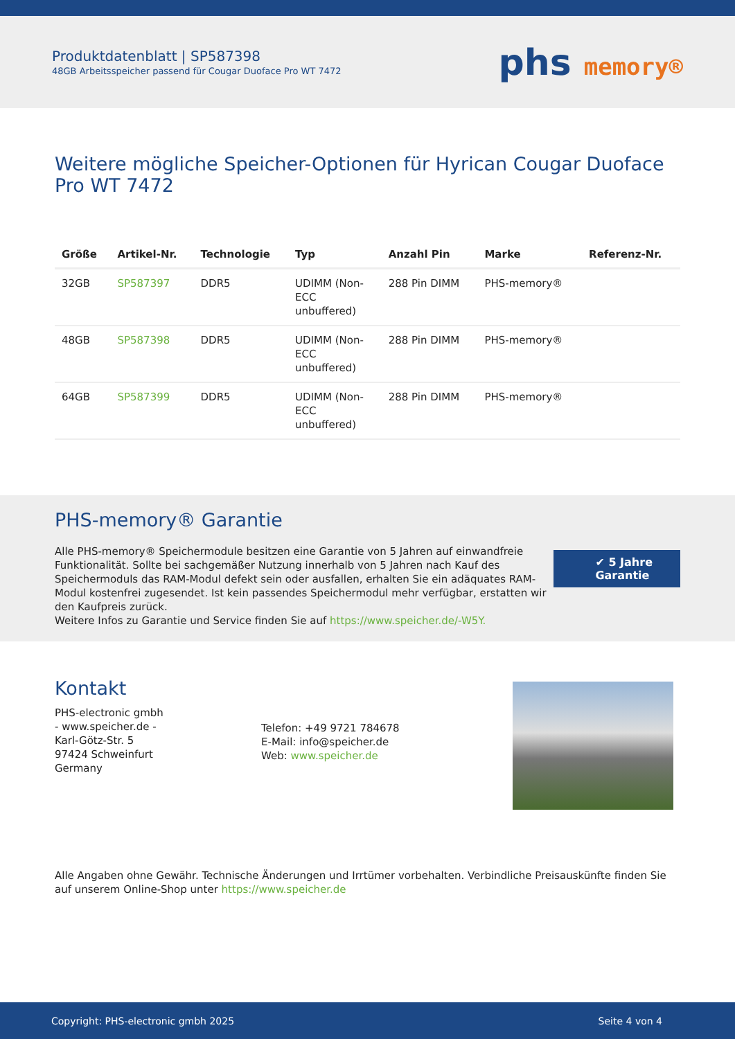Produktdatenblatt | SP587398
48GB Arbeitsspeicher passend für Cougar Duoface Pro WT 7472
phs memory®
Weitere mögliche Speicher-Optionen für Hyrican Cougar Duoface Pro WT 7472
| Größe | Artikel-Nr. | Technologie | Typ | Anzahl Pin | Marke | Referenz-Nr. |
| --- | --- | --- | --- | --- | --- | --- |
| 32GB | SP587397 | DDR5 | UDIMM (Non- ECC unbuffered) | 288 Pin DIMM | PHS-memory® | |
| 48GB | SP587398 | DDR5 | UDIMM (Non- ECC unbuffered) | 288 Pin DIMM | PHS-memory® | |
| 64GB | SP587399 | DDR5 | UDIMM (Non- ECC unbuffered) | 288 Pin DIMM | PHS-memory® | |
PHS-memory® Garantie
Alle PHS-memory® Speichermodule besitzen eine Garantie von 5 Jahren auf einwandfreie Funktionalität. Sollte bei sachgemäßer Nutzung innerhalb von 5 Jahren nach Kauf des Speichermoduls das RAM-Modul defekt sein oder ausfallen, erhalten Sie ein adäquates RAM-Modul kostenfrei zugesendet. Ist kein passendes Speichermodul mehr verfügbar, erstatten wir den Kaufpreis zurück.
Weitere Infos zu Garantie und Service finden Sie auf https://www.speicher.de/-W5Y.
✔ 5 Jahre
Garantie
Kontakt
PHS-electronic gmbh
- www.speicher.de -
Karl-Götz-Str. 5
97424 Schweinfurt
Germany
Telefon: +49 9721 784678
E-Mail: info@speicher.de
Web: www.speicher.de
Alle Angaben ohne Gewähr. Technische Änderungen und Irrtümer vorbehalten. Verbindliche Preisauskünfte finden Sie auf unserem Online-Shop unter https://www.speicher.de
Copyright: PHS-electronic gmbh 2025 Seite 4 von 4